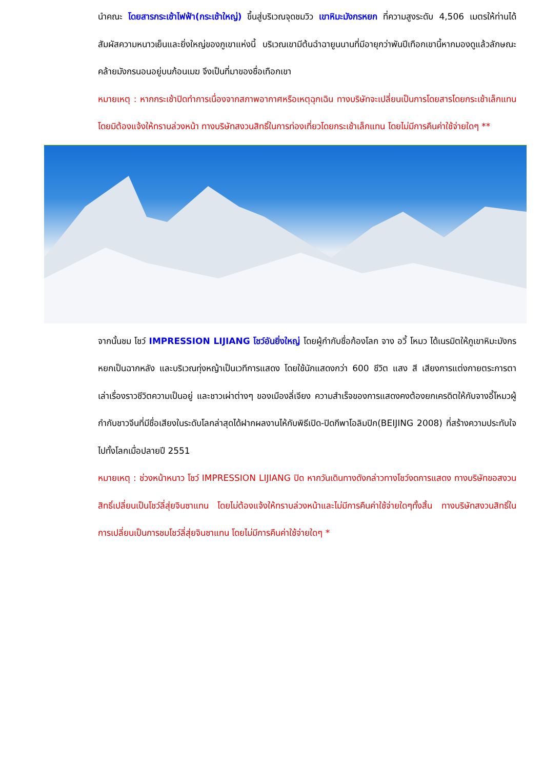นำคณะ โดยสารกระเช้าไฟฟ้า(กระเช้าใหญ่) ขึ้นสู่บริเวณจุดชมวิว เขาหิมะมังกรหยก ที่ความสูงระดับ 4,506 เมตรให้ท่านได้สัมผัสความหนาวเย็นและยิ่งใหญ่ของภูเขาแห่งนี้ บริเวณเขามีต้นฉำฉายูนนานที่มีอายุกว่าพันปีเทือกเขานี้หากมองดูแล้วลักษณะคล้ายมังกรนอนอยู่บนก้อนเมฆ จึงเป็นที่มาของชื่อเทือกเขา
หมายเหตุ : หากกระเช้าปิดทำการเนื่องจากสภาพอากาศหรือเหตุฉุกเฉิน ทางบริษัทจะเปลี่ยนเป็นการโดยสารโดยกระเช้าเล็กแทน โดยมิต้องแจ้งให้ทราบล่วงหน้า ทางบริษัทสงวนสิทธิ์ในการท่องเที่ยวโดยกระเช้าเล็กแทน โดยไม่มีการคืนค่าใช้จ่ายใดๆ **
จากนั้นชม โชว์ IMPRESSION LIJIANG โชว์อันยิ่งใหญ่ โดยผู้กำกับชื่อก้องโลก จาง อวี้ โหมว ได้เนรมิตให้ภูเขาหิมะมังกรหยกเป็นฉากหลัง และบริเวณทุ่งหญ้าเป็นเวทีการแสดง โดยใช้นักแสดงกว่า 600 ชีวิต แสง สี เสียงการแต่งกายตระการตา เล่าเรื่องราวชีวิตความเป็นอยู่ และชาวเผ่าต่างๆ ของเมืองลี่เจียง ความสำเร็จของการแสดงคงต้องยกเครดิตให้กับจางอี้โหมวผู้กำกับชาวจีนที่มีชื่อเสียงในระดับโลกล่าสุดได้ฝากผลงานไห้กับพิธีเปิด-ปิดกีพาโอลิมปิก(BEIJING 2008) ที่สร้างความประทับใจไปทั้งโลกเมื่อปลายปี 2551
หมายเหตุ : ช่วงหน้าหนาว โชว์ IMPRESSION LIJIANG ปิด หากวันเดินทางดังกล่าวทางโชว์งดการแสดง ทางบริษัทขอสงวนสิทธิ์เปลี่ยนเป็นโชว์ลี่สุ่ยจินซาแทน โดยไม่ต้องแจ้งให้ทราบล่วงหน้าและไม่มีการคืนค่าใช้จ่ายใดๆทั้งสิ้น ทางบริษัทสงวนสิทธิ์ในการเปลี่ยนเป็นการชมโชว์ลี่สุ่ยจินซาแทน โดยไม่มีการคืนค่าใช้จ่ายใดๆ *